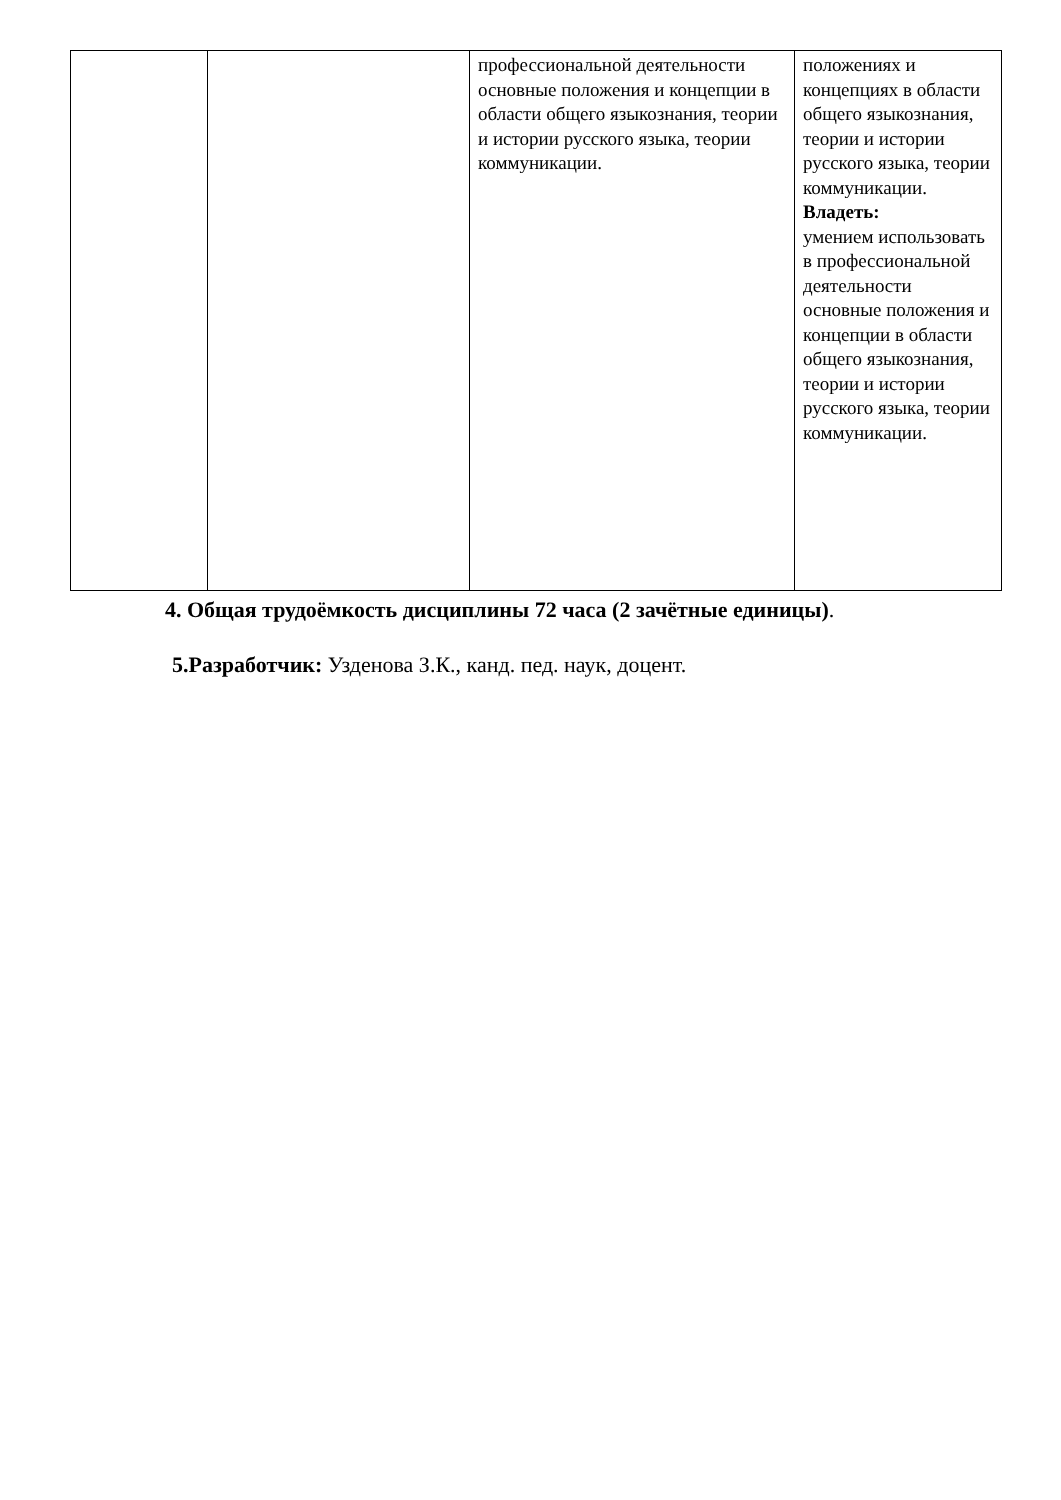| | | профессиональной деятельности основные положения и концепции в области общего языкознания, теории и истории русского языка, теории коммуникации. | положениях и концепциях в области общего языкознания, теории и истории русского языка, теории коммуникации. Владеть: умением использовать в профессиональной деятельности основные положения и концепции в области общего языкознания, теории и истории русского языка, теории коммуникации. |
4. Общая трудоёмкость дисциплины 72 часа (2 зачётные единицы).
5.Разработчик: Узденова З.К., канд. пед. наук, доцент.